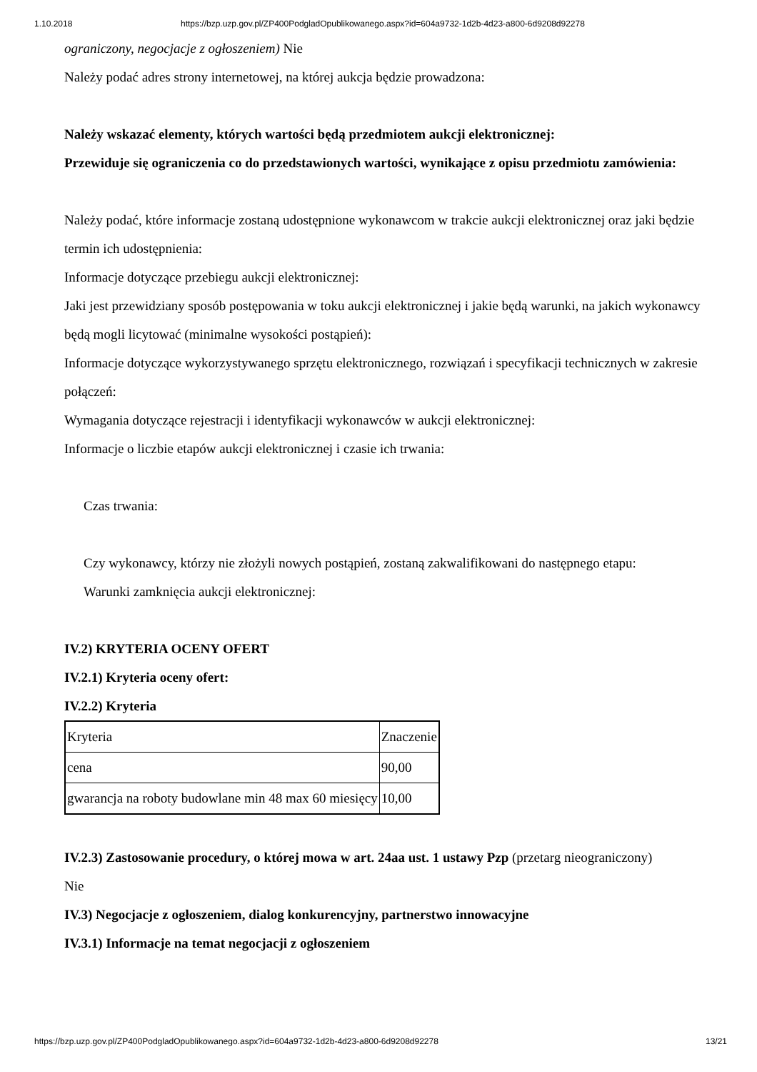1.10.2018 https://bzp.uzp.gov.pl/ZP400PodgladOpublikowanego.aspx?id=604a9732-1d2b-4d23-a800-6d9208d92278
ograniczony, negocjacje z ogłoszeniem) Nie
Należy podać adres strony internetowej, na której aukcja będzie prowadzona:
Należy wskazać elementy, których wartości będą przedmiotem aukcji elektronicznej:
Przewiduje się ograniczenia co do przedstawionych wartości, wynikające z opisu przedmiotu zamówienia:
Należy podać, które informacje zostaną udostępnione wykonawcom w trakcie aukcji elektronicznej oraz jaki będzie termin ich udostępnienia:
Informacje dotyczące przebiegu aukcji elektronicznej:
Jaki jest przewidziany sposób postępowania w toku aukcji elektronicznej i jakie będą warunki, na jakich wykonawcy będą mogli licytować (minimalne wysokości postąpień):
Informacje dotyczące wykorzystywanego sprzętu elektronicznego, rozwiązań i specyfikacji technicznych w zakresie połączeń:
Wymagania dotyczące rejestracji i identyfikacji wykonawców w aukcji elektronicznej:
Informacje o liczbie etapów aukcji elektronicznej i czasie ich trwania:
Czas trwania:
Czy wykonawcy, którzy nie złożyli nowych postąpień, zostaną zakwalifikowani do następnego etapu:
Warunki zamknięcia aukcji elektronicznej:
IV.2) KRYTERIA OCENY OFERT
IV.2.1) Kryteria oceny ofert:
IV.2.2) Kryteria
| Kryteria | Znaczenie |
| cena | 90,00 |
| gwarancja na roboty budowlane min 48 max 60 miesięcy | 10,00 |
IV.2.3) Zastosowanie procedury, o której mowa w art. 24aa ust. 1 ustawy Pzp (przetarg nieograniczony)
Nie
IV.3) Negocjacje z ogłoszeniem, dialog konkurencyjny, partnerstwo innowacyjne
IV.3.1) Informacje na temat negocjacji z ogłoszeniem
https://bzp.uzp.gov.pl/ZP400PodgladOpublikowanego.aspx?id=604a9732-1d2b-4d23-a800-6d9208d92278 13/21